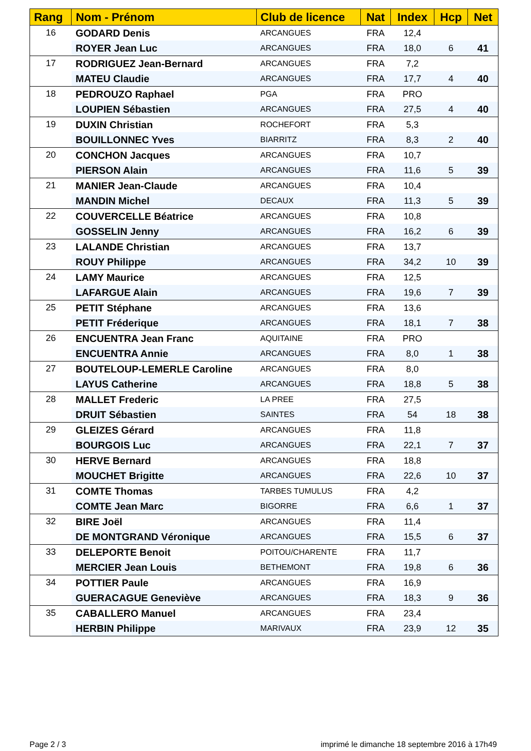| Rang | Nom - Prénom | Club de licence | Nat | Index | Hcp | Net |
| --- | --- | --- | --- | --- | --- | --- |
| 16 | GODARD Denis | ARCANGUES | FRA | 12,4 | | |
| | ROYER Jean Luc | ARCANGUES | FRA | 18,0 | 6 | 41 |
| 17 | RODRIGUEZ Jean-Bernard | ARCANGUES | FRA | 7,2 | | |
| | MATEU Claudie | ARCANGUES | FRA | 17,7 | 4 | 40 |
| 18 | PEDROUZO Raphael | PGA | FRA | PRO | | |
| | LOUPIEN Sébastien | ARCANGUES | FRA | 27,5 | 4 | 40 |
| 19 | DUXIN Christian | ROCHEFORT | FRA | 5,3 | | |
| | BOUILLONNEC Yves | BIARRITZ | FRA | 8,3 | 2 | 40 |
| 20 | CONCHON Jacques | ARCANGUES | FRA | 10,7 | | |
| | PIERSON Alain | ARCANGUES | FRA | 11,6 | 5 | 39 |
| 21 | MANIER Jean-Claude | ARCANGUES | FRA | 10,4 | | |
| | MANDIN Michel | DECAUX | FRA | 11,3 | 5 | 39 |
| 22 | COUVERCELLE Béatrice | ARCANGUES | FRA | 10,8 | | |
| | GOSSELIN Jenny | ARCANGUES | FRA | 16,2 | 6 | 39 |
| 23 | LALANDE Christian | ARCANGUES | FRA | 13,7 | | |
| | ROUY Philippe | ARCANGUES | FRA | 34,2 | 10 | 39 |
| 24 | LAMY Maurice | ARCANGUES | FRA | 12,5 | | |
| | LAFARGUE Alain | ARCANGUES | FRA | 19,6 | 7 | 39 |
| 25 | PETIT Stéphane | ARCANGUES | FRA | 13,6 | | |
| | PETIT Fréderique | ARCANGUES | FRA | 18,1 | 7 | 38 |
| 26 | ENCUENTRA Jean Franc | AQUITAINE | FRA | PRO | | |
| | ENCUENTRA Annie | ARCANGUES | FRA | 8,0 | 1 | 38 |
| 27 | BOUTELOUP-LEMERLE Caroline | ARCANGUES | FRA | 8,0 | | |
| | LAYUS Catherine | ARCANGUES | FRA | 18,8 | 5 | 38 |
| 28 | MALLET Frederic | LA PREE | FRA | 27,5 | | |
| | DRUIT Sébastien | SAINTES | FRA | 54 | 18 | 38 |
| 29 | GLEIZES Gérard | ARCANGUES | FRA | 11,8 | | |
| | BOURGOIS Luc | ARCANGUES | FRA | 22,1 | 7 | 37 |
| 30 | HERVE Bernard | ARCANGUES | FRA | 18,8 | | |
| | MOUCHET Brigitte | ARCANGUES | FRA | 22,6 | 10 | 37 |
| 31 | COMTE Thomas | TARBES TUMULUS | FRA | 4,2 | | |
| | COMTE Jean Marc | BIGORRE | FRA | 6,6 | 1 | 37 |
| 32 | BIRE Joël | ARCANGUES | FRA | 11,4 | | |
| | DE MONTGRAND Véronique | ARCANGUES | FRA | 15,5 | 6 | 37 |
| 33 | DELEPORTE Benoit | POITOU/CHARENTE | FRA | 11,7 | | |
| | MERCIER Jean Louis | BETHEMONT | FRA | 19,8 | 6 | 36 |
| 34 | POTTIER Paule | ARCANGUES | FRA | 16,9 | | |
| | GUERACAGUE Geneviève | ARCANGUES | FRA | 18,3 | 9 | 36 |
| 35 | CABALLERO Manuel | ARCANGUES | FRA | 23,4 | | |
| | HERBIN Philippe | MARIVAUX | FRA | 23,9 | 12 | 35 |
Page 2 / 3
imprimé le dimanche 18 septembre 2016 à 17h49